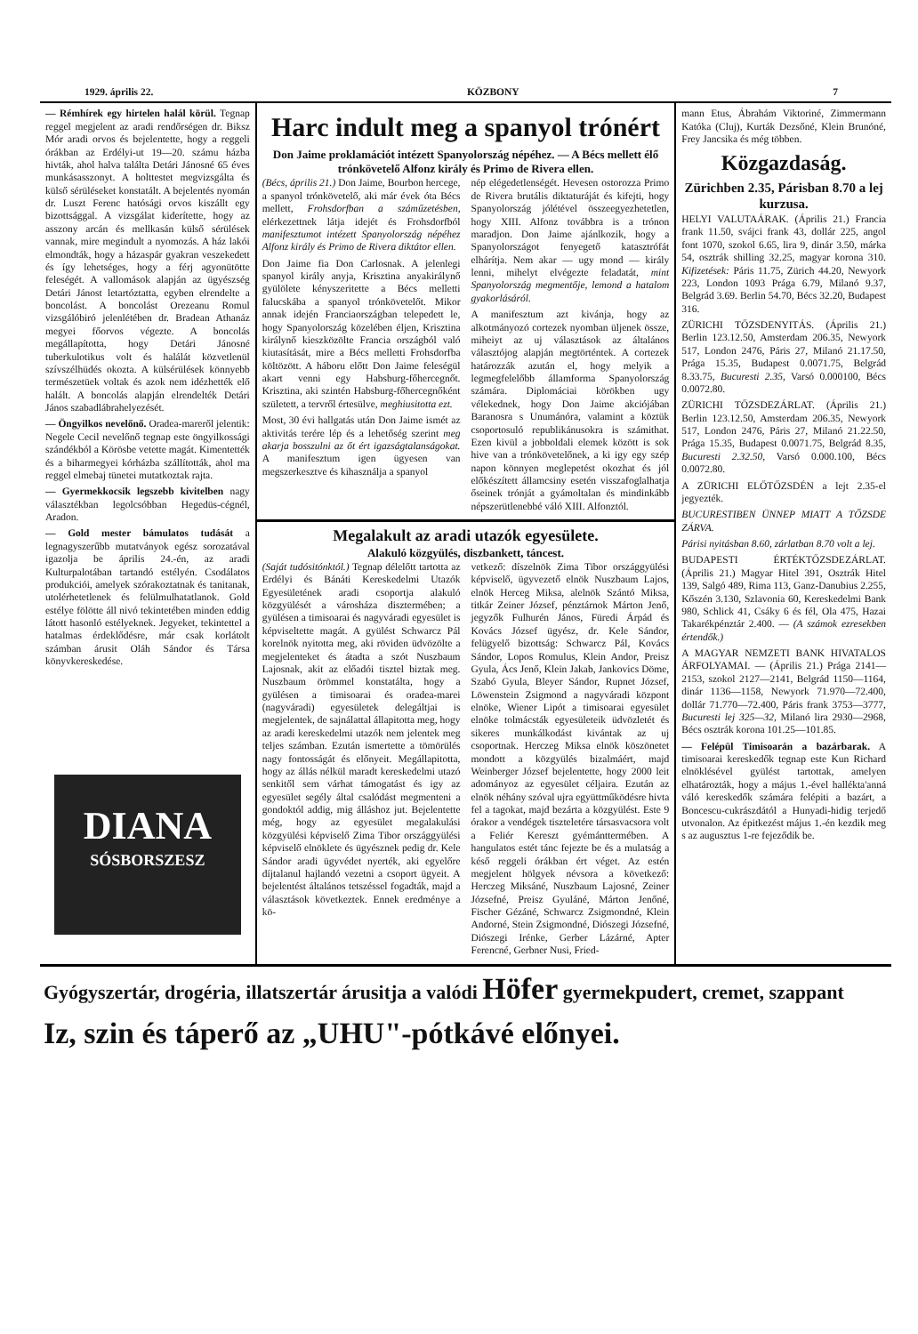1929. április 22. KÖZBONY 7
— Rémhírek egy hirtelen halál körül. Tegnap reggel megjelent az aradi rendőrségen dr. Biksz Mór aradi orvos és bejelentette, hogy a reggeli órákban az Erdélyi-ut 19—20. számu házba hivták, ahol halva találta Detári Jánosné 65 éves munkásasszonyt. A holttestet megvizsgálta és külső sérüléseket konstatált. A bejelentés nyomán dr. Luszt Ferenc hatósági orvos kiszállt egy bizottsággal. A vizsgálat kiderítette, hogy az asszony arcán és mellkasán külső sérülések vannak, mire megindult a nyomozás. A ház lakói elmondták, hogy a házaspár gyakran veszekedett és így lehetséges, hogy a férj agyonütötte feleségét. A vallomások alapján az ügyészség Detári Jánost letartóztatta, egyben elrendelte a boncolást. A boncolást Orezeanu Romul vizsgálóbiró jelenlétében dr. Bradean Athanáz megyei főorvos végezte. A boncolás megállapította, hogy Detári Jánosné tuberkulotikus volt és halálát közvetlenül szívszélhüdés okozta. A külsérülések könnyebb természetüek voltak és azok nem idézhették elő halált. A boncolás alapján elrendelték Detári János szabadlábrahelyezését.
— Öngyilkos nevelőnő. Oradea-mareről jelentik: Negele Cecil nevelőnő tegnap este öngyilkossági szándékból a Körösbe vetette magát. Kimentették és a biharmegyei kórházba szállították, ahol ma reggel elmebaj tünetei mutatkoztak rajta.
— Gyermekkocsik legszebb kivitelben nagy választékban legolcsóbban Hegedüs-cégnél, Aradon.
— Gold mester bámulatos tudását a legnagyszerűbb mutatványok egész sorozatával igazolja be április 24.-én, az aradi Kulturpalotában tartandó estélyén. Csodálatos produkciói, amelyek szórakoztatnak és tanitanak, utolérhetetlenek és felülmulhatatlanok. Gold estélye fölötte áll nivó tekintetében minden eddig látott hasonló estélyeknek. Jegyeket, tekintettel a hatalmas érdeklődésre, már csak korlátolt számban árusit Oláh Sándor és Társa könyvkereskedése.
DIANA
SÓSBORSZESZ
Harc indult meg a spanyol trónért
Don Jaime proklamációt intézett Spanyolország népéhez. — A Bécs mellett élő trónkövetelő Alfonz király és Primo de Rivera ellen.
(Bécs, április 21.) Don Jaime, Bourbon hercege, a spanyol trónkövetelő, aki már évek óta Bécs mellett, Frohsdorfban a száműzetésben, elérkezettnek látja idejét és Frohsdorfból manifesztumot intézett Spanyolország népéhez Alfonz király és Primo de Rivera diktátor ellen.
Don Jaime fia Don Carlosnak. A jelenlegi spanyol király anyja, Krisztina anyakirálynő gyülölete kényszeritette a Bécs melletti falucskába a spanyol trónkövetelőt. Mikor annak idején Franciaországban telepedett le, hogy Spanyolország közelében éljen, Krisztina királynő kieszközölte Francia országból való kiutasítását, mire a Bécs melletti Frohsdorfba költözött. A háboru előtt Don Jaime feleségül akart venni egy Habsburg-főhercegnőt. Krisztina, aki szintén Habsburg-főhercegnőként született, a tervről értesülve, meghiusitotta ezt.
Most, 30 évi hallgatás után Don Jaime ismét az aktivitás terére lép és a lehetőség szerint meg akarja bosszulni az őt ért igazságtalanságokat. A manifesztum igen ügyesen van megszerkesztve és kihasználja a spanyol
nép elégedetlenségét. Hevesen ostorozza Primo de Rivera brutális diktaturáját és kifejti, hogy Spanyolország jólétével összeegyezhetetlen, hogy XIII. Alfonz továbbra is a trónon maradjon. Don Jaime ajánlkozik, hogy a Spanyolországot fenyegető katasztrófát elhárítja. Nem akar — ugy mond — király lenni, mihelyt elvégezte feladatát, mint Spanyolország megmentője, lemond a hatalom gyakorlásáról.
A manifesztum azt kivánja, hogy az alkotmányozó cortezek nyomban üljenek össze, miheiyt az uj választások az általános választójog alapján megtörténtek. A cortezek határozzák azután el, hogy melyik a legmegfelelőbb államforma Spanyolország számára. Diplomáciai körökben ugy vélekednek, hogy Don Jaime akciójában Baranosra s Unumánóra, valamint a köztük csoportosuló republikánusokra is számithat. Ezen kivül a jobboldali elemek között is sok hive van a trónkövetelőnek, a ki igy egy szép napon könnyen meglepetést okozhat és jól előkészített államcsiny esetén visszafoglalhatja őseinek trónját a gyámoltalan és mindinkább népszerütlenebbé váló XIII. Alfonztól.
Megalakult az aradi utazók egyesülete.
Alakuló közgyülés, diszbankett, táncest.
(Saját tudósitónktól.) Tegnap délelőtt tartotta az Erdélyi és Bánáti Kereskedelmi Utazók Egyesületének aradi csoportja alakuló közgyülését a városháza disztermében; a gyülésen a timisoarai és nagyváradi egyesület is képviseltette magát. A gyülést Schwarcz Pál korelnök nyitotta meg, aki röviden üdvözölte a megjelenteket és átadta a szót Nuszbaum Lajosnak, akit az előadói tisztel biztak meg. Nuszbaum örömmel konstatálta, hogy a gyülésen a timisoarai és oradea-marei (nagyváradi) egyesületek delegáltjai is megjelentek, de sajnálattal állapitotta meg, hogy az aradi kereskedelmi utazók nem jelentek meg teljes számban. Ezután ismertette a tömörülés nagy fontosságát és előnyeit. Megállapitotta, hogy az állás nélkül maradt kereskedelmi utazó senkitől sem várhat támogatást és igy az egyesület segély által csalódást megmenteni a gondoktól addig, mig álláshoz jut. Bejelentette még, hogy az egyesület megalakulási közgyülési képviselő Zima Tibor országgyülési képviselő elnöklete és ügyésznek pedig dr. Kele Sándor aradi ügyvédet nyerték, aki egyelőre díjtalanul hajlandó vezetni a csoport ügyeit. A bejelentést általános tetszéssel fogadták, majd a választások következtek. Ennek eredménye a kö-
vetkező: díszelnök Zima Tibor országgyülési képviselő, ügyvezető elnök Nuszbaum Lajos, elnök Herceg Miksa, alelnök Szántó Miksa, titkár Zeiner József, pénztárnok Márton Jenő, jegyzők Fulhurén János, Füredi Árpád és Kovács József ügyész, dr. Kele Sándor, felügyelő bizottság: Schwarcz Pál, Kovács Sándor, Lopos Romulus, Klein Andor, Preisz Gyula, Ács Jenő, Klein Jakab, Jankovics Döme, Szabó Gyula, Bleyer Sándor, Rupnet József, Löwenstein Zsigmond a nagyváradi központ elnöke, Wiener Lipót a timisoarai egyesület elnöke tolmácsták egyesületeik üdvözletét és sikeres munkálkodást kivántak az uj csoportnak. Herczeg Miksa elnök köszönetet mondott a közgyülés bizalmáért, majd Weinberger József bejelentette, hogy 2000 leit adományoz az egyesület céljaira. Ezután az elnök néhány szóval ujra együttműködésre hivta fel a tagokat, majd bezárta a közgyülést. Este 9 órakor a vendégek tiszteletére társasvacsora volt a Feliér Kereszt gyémánttermében. A hangulatos estét tánc fejezte be és a mulatság a késő reggeli órákban ért véget. Az estén megjelent hölgyek névsora a következő: Herczeg Miksáné, Nuszbaum Lajosné, Zeiner Józsefné, Preisz Gyuláné, Márton Jenőné, Fischer Gézáné, Schwarcz Zsigmondné, Klein Andorné, Stein Zsigmondné, Diószegi Józsefné, Diószegi Irénke, Gerber Lázárné, Apter Ferencné, Gerbner Nusi, Fried-
mann Etus, Ábrahám Viktoriné, Zimmermann Katóka (Cluj), Kurták Dezsőné, Klein Brunóné, Frey Jancsika és még többen.
Közgazdaság.
Zürichben 2.35, Párisban 8.70 a lej kurzusa.
HELYI VALUTAÁRAK. (Április 21.) Francia frank 11.50, svájci frank 43, dollár 225, angol font 1070, szokol 6.65, lira 9, dinár 3.50, márka 54, osztrák shilling 32.25, magyar korona 310. Kifizetések: Páris 11.75, Zürich 44.20, Newyork 223, London 1093 Prága 6.79, Milanó 9.37, Belgrád 3.69. Berlin 54.70, Bécs 32.20, Budapest 316.
ZÜRICHI TŐZSDENYITÁS. (Április 21.) Berlin 123.12.50, Amsterdam 206.35, Newyork 517, London 2476, Páris 27, Milanó 21.17.50, Prága 15.35, Budapest 0.0071.75, Belgrád 8.33.75, Bucuresti 2.35, Varsó 0.000100, Bécs 0.0072.80.
ZÜRICHI TŐZSDEZÁRLAT. (Április 21.) Berlin 123.12.50, Amsterdam 206.35, Newyork 517, London 2476, Páris 27, Milanó 21.22.50, Prága 15.35, Budapest 0.0071.75, Belgrád 8.35, Bucuresti 2.32.50, Varsó 0.000.100, Bécs 0.0072.80.
A ZÜRICHI ELŐTŐZSDÉN a lejt 2.35-el jegyezték.
BUCURESTIBEN ÜNNEP MIATT A TŐZSDE ZÁRVA.
Párisi nyitásban 8.60, zárlatban 8.70 volt a lej.
BUDAPESTI ÉRTÉKTŐZSDEZÁRLAT. (Április 21.) Magyar Hitel 391, Osztrák Hitel 139, Salgó 489, Rima 113, Ganz-Danubius 2.255, Kőszén 3.130, Szlavonia 60, Kereskedelmi Bank 980, Schlick 41, Csáky 6 és fél, Ola 475, Hazai Takarékpénztár 2.400. — (A számok ezresekben értendők.)
A MAGYAR NEMZETI BANK HIVATALOS ÁRFOLYAMAI. — (Április 21.) Prága 2141—2153, szokol 2127—2141, Belgrád 1150—1164, dinár 1136—1158, Newyork 71.970—72.400, dollár 71.770—72.400, Páris frank 3753—3777, Bucuresti lej 325—32, Milanó lira 2930—2968, Bécs osztrák korona 101.25—101.85.
— Felépül Timisoarán a bazárbarak. A timisoarai kereskedők tegnap este Kun Richard elnöklésével gyülést tartottak, amelyen elhatározták, hogy a május 1.-ével hallékta'anná váló kereskedők számára felépiti a bazárt, a Boncescu-cukrászdától a Hunyadi-hidig terjedő utvonalon. Az épitkezést május 1.-én kezdik meg s az augusztus 1-re fejeződik be.
Gyógyszertár, drogéria, illatszertár árusitja a valódi Höfer gyermekpudert, cremet, szappant
Iz, szin és táperő az „UHU"-pótkávé előnyei.